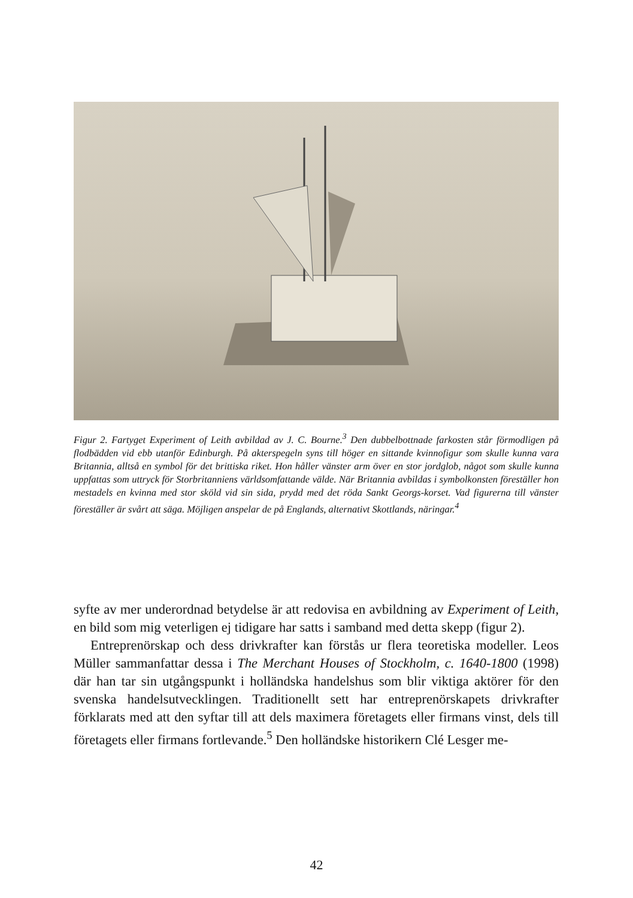Figur 2. Fartyget Experiment of Leith avbildad av J. C. Bourne.<sup>3</sup> Den dubbelbottnade farkosten står förmodligen på flodbädden vid ebb utanför Edinburgh. På akterspegeln syns till höger en sittande kvinnofigur som skulle kunna vara Britannia, alltså en symbol för det brittiska riket. Hon håller vänster arm över en stor jordglob, något som skulle kunna uppfattas som uttryck för Storbritanniens världsomfattande välde. När Britannia avbildas i symbolkonsten föreställer hon mestadels en kvinna med stor sköld vid sin sida, prydd med det röda Sankt Georgs-korset. Vad figurerna till vänster föreställer är svårt att säga. Möjligen anspelar de på Englands, alternativt Skottlands, näringar.<sup>4</sup>
syfte av mer underordnad betydelse är att redovisa en avbildning av Experiment of Leith, en bild som mig veterligen ej tidigare har satts i samband med detta skepp (figur 2).
Entreprenörskap och dess drivkrafter kan förstås ur flera teoretiska modeller. Leos Müller sammanfattar dessa i The Merchant Houses of Stockholm, c. 1640-1800 (1998) där han tar sin utgångspunkt i holländska handelshus som blir viktiga aktörer för den svenska handelsutvecklingen. Traditionellt sett har entreprenörskapets drivkrafter förklarats med att den syftar till att dels maximera företagets eller firmans vinst, dels till företagets eller firmans fortlevande.<sup>5</sup> Den holländske historikern Clé Lesger me-
42